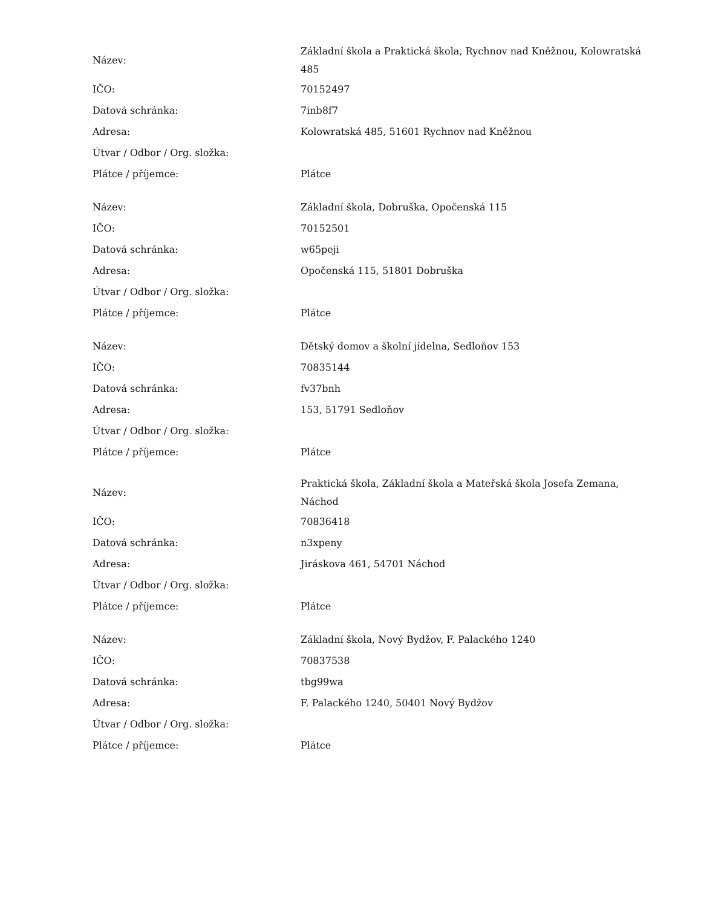| Název: | Základní škola a Praktická škola, Rychnov nad Kněžnou, Kolowratská 485 |
| IČO: | 70152497 |
| Datová schránka: | 7inb8f7 |
| Adresa: | Kolowratská 485, 51601 Rychnov nad Kněžnou |
| Útvar / Odbor / Org. složka: | |
| Plátce / příjemce: | Plátce |
| Název: | Základní škola, Dobruška, Opočenská 115 |
| IČO: | 70152501 |
| Datová schránka: | w65peji |
| Adresa: | Opočenská 115, 51801 Dobruška |
| Útvar / Odbor / Org. složka: | |
| Plátce / příjemce: | Plátce |
| Název: | Dětský domov a školní jídelna, Sedloňov 153 |
| IČO: | 70835144 |
| Datová schránka: | fv37bnh |
| Adresa: | 153, 51791 Sedloňov |
| Útvar / Odbor / Org. složka: | |
| Plátce / příjemce: | Plátce |
| Název: | Praktická škola, Základní škola a Mateřská škola Josefa Zemana, Náchod |
| IČO: | 70836418 |
| Datová schránka: | n3xpeny |
| Adresa: | Jiráskova 461, 54701 Náchod |
| Útvar / Odbor / Org. složka: | |
| Plátce / příjemce: | Plátce |
| Název: | Základní škola, Nový Bydžov, F. Palackého 1240 |
| IČO: | 70837538 |
| Datová schránka: | tbg99wa |
| Adresa: | F. Palackého 1240, 50401 Nový Bydžov |
| Útvar / Odbor / Org. složka: | |
| Plátce / příjemce: | Plátce |